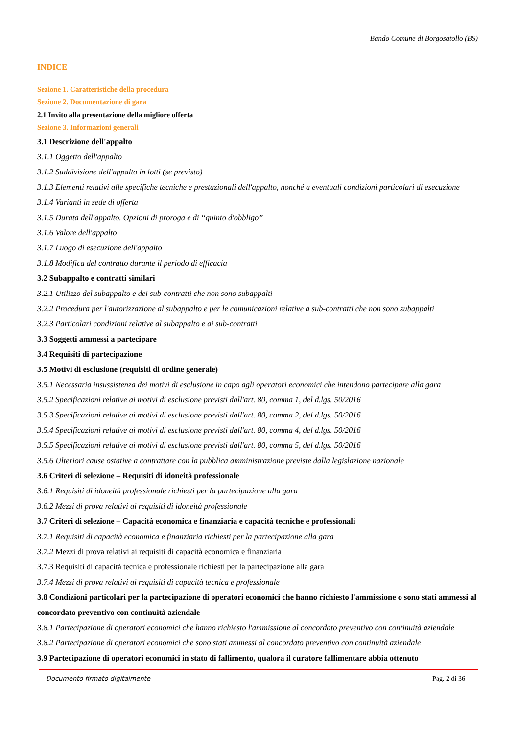Bando Comune di Borgosatollo (BS)
INDICE
Sezione 1. Caratteristiche della procedura
Sezione 2. Documentazione di gara
2.1 Invito alla presentazione della migliore offerta
Sezione 3. Informazioni generali
3.1 Descrizione dell'appalto
3.1.1 Oggetto dell'appalto
3.1.2 Suddivisione dell'appalto in lotti (se previsto)
3.1.3 Elementi relativi alle specifiche tecniche e prestazionali dell'appalto, nonché a eventuali condizioni particolari di esecuzione
3.1.4 Varianti in sede di offerta
3.1.5 Durata dell'appalto. Opzioni di proroga e di “quinto d'obbligo”
3.1.6 Valore dell'appalto
3.1.7 Luogo di esecuzione dell'appalto
3.1.8 Modifica del contratto durante il periodo di efficacia
3.2 Subappalto e contratti similari
3.2.1 Utilizzo del subappalto e dei sub-contratti che non sono subappalti
3.2.2 Procedura per l'autorizzazione al subappalto e per le comunicazioni relative a sub-contratti che non sono subappalti
3.2.3 Particolari condizioni relative al subappalto e ai sub-contratti
3.3 Soggetti ammessi a partecipare
3.4 Requisiti di partecipazione
3.5 Motivi di esclusione (requisiti di ordine generale)
3.5.1 Necessaria insussistenza dei motivi di esclusione in capo agli operatori economici che intendono partecipare alla gara
3.5.2 Specificazioni relative ai motivi di esclusione previsti dall'art. 80, comma 1, del d.lgs. 50/2016
3.5.3 Specificazioni relative ai motivi di esclusione previsti dall'art. 80, comma 2, del d.lgs. 50/2016
3.5.4 Specificazioni relative ai motivi di esclusione previsti dall'art. 80, comma 4, del d.lgs. 50/2016
3.5.5 Specificazioni relative ai motivi di esclusione previsti dall'art. 80, comma 5, del d.lgs. 50/2016
3.5.6 Ulteriori cause ostative a contrattare con la pubblica amministrazione previste dalla legislazione nazionale
3.6 Criteri di selezione – Requisiti di idoneità professionale
3.6.1 Requisiti di idoneità professionale richiesti per la partecipazione alla gara
3.6.2 Mezzi di prova relativi ai requisiti di idoneità professionale
3.7 Criteri di selezione – Capacità economica e finanziaria e capacità tecniche e professionali
3.7.1 Requisiti di capacità economica e finanziaria richiesti per la partecipazione alla gara
3.7.2 Mezzi di prova relativi ai requisiti di capacità economica e finanziaria
3.7.3 Requisiti di capacità tecnica e professionale richiesti per la partecipazione alla gara
3.7.4 Mezzi di prova relativi ai requisiti di capacità tecnica e professionale
3.8 Condizioni particolari per la partecipazione di operatori economici che hanno richiesto l'ammissione o sono stati ammessi al concordato preventivo con continuità aziendale
3.8.1 Partecipazione di operatori economici che hanno richiesto l'ammissione al concordato preventivo con continuità aziendale
3.8.2 Partecipazione di operatori economici che sono stati ammessi al concordato preventivo con continuità aziendale
3.9 Partecipazione di operatori economici in stato di fallimento, qualora il curatore fallimentare abbia ottenuto
Documento firmato digitalmente Pag. 2 di 36